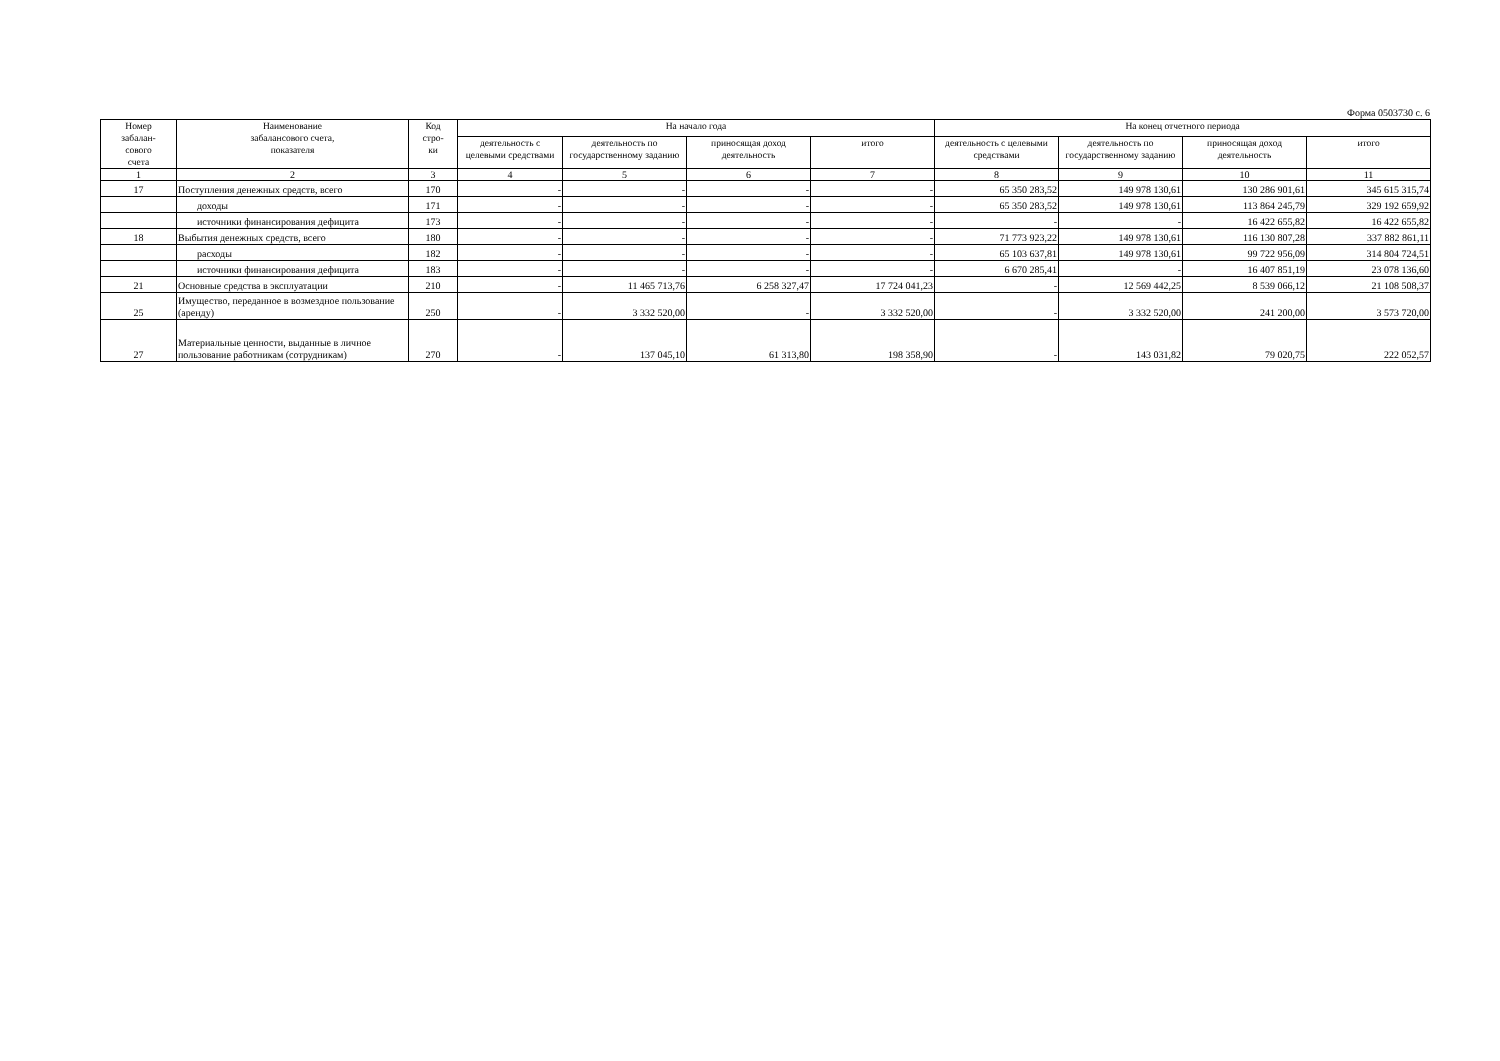Форма 0503730 с. 6
| Номер забалан- сового счета | Наименование забалансового счета, показателя | Код стро- ки | На начало года | | | | На конец отчетного периода | | | |
| --- | --- | --- | --- | --- | --- | --- | --- | --- | --- | --- |
| | | | деятельность с целевыми средствами | деятельность по государственному заданию | приносящая доход деятельность | итого | деятельность с целевыми средствами | деятельность по государственному заданию | приносящая доход деятельность | итого |
| 1 | 2 | 3 | 4 | 5 | 6 | 7 | 8 | 9 | 10 | 11 |
| 17 | Поступления денежных средств, всего | 170 | - | - | - | - | 65 350 283,52 | 149 978 130,61 | 130 286 901,61 | 345 615 315,74 |
| | доходы | 171 | - | - | - | - | 65 350 283,52 | 149 978 130,61 | 113 864 245,79 | 329 192 659,92 |
| | источники финансирования дефицита | 173 | - | - | - | - | - | - | 16 422 655,82 | 16 422 655,82 |
| 18 | Выбытия денежных средств, всего | 180 | - | - | - | - | 71 773 923,22 | 149 978 130,61 | 116 130 807,28 | 337 882 861,11 |
| | расходы | 182 | - | - | - | - | 65 103 637,81 | 149 978 130,61 | 99 722 956,09 | 314 804 724,51 |
| | источники финансирования дефицита | 183 | - | - | - | - | 6 670 285,41 | - | 16 407 851,19 | 23 078 136,60 |
| 21 | Основные средства в эксплуатации | 210 | - | 11 465 713,76 | 6 258 327,47 | 17 724 041,23 | - | 12 569 442,25 | 8 539 066,12 | 21 108 508,37 |
| 25 | Имущество, переданное в возмездное пользование (аренду) | 250 | - | 3 332 520,00 | - | 3 332 520,00 | - | 3 332 520,00 | 241 200,00 | 3 573 720,00 |
| 27 | Материальные ценности, выданные в личное пользование работникам (сотрудникам) | 270 | - | 137 045,10 | 61 313,80 | 198 358,90 | - | 143 031,82 | 79 020,75 | 222 052,57 |